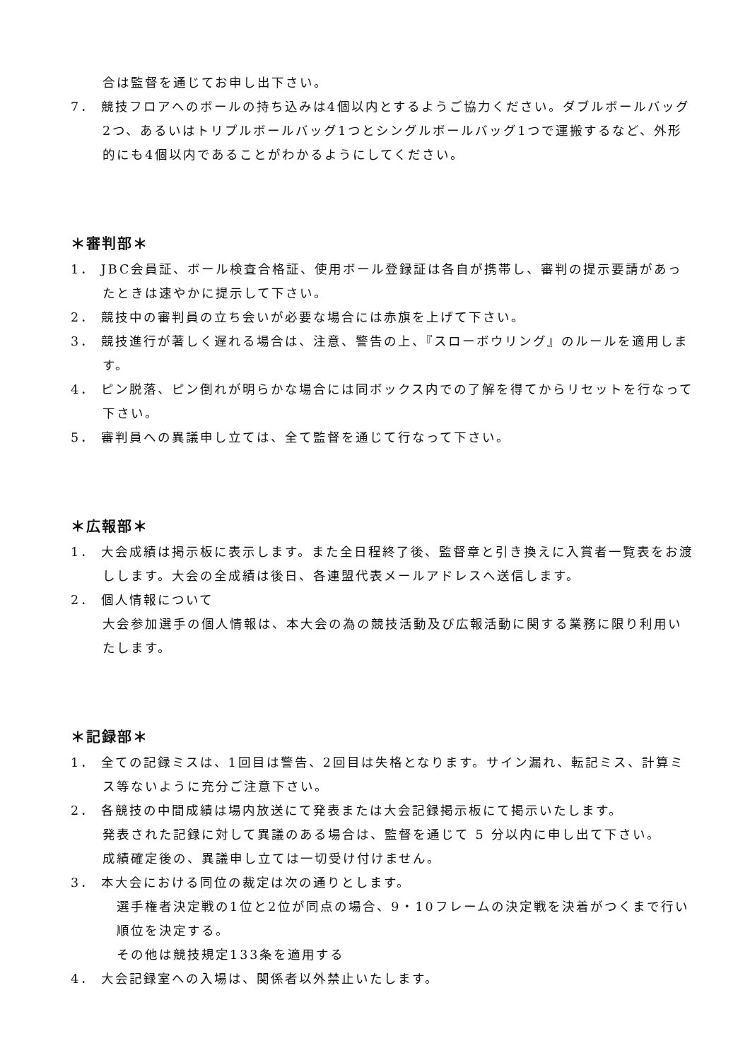合は監督を通じてお申し出下さい。
7． 競技フロアへのボールの持ち込みは4個以内とするようご協力ください。ダブルボールバッグ2つ、あるいはトリプルボールバッグ1つとシングルボールバッグ1つで運搬するなど、外形的にも4個以内であることがわかるようにしてください。
＊審判部＊
1． JBC会員証、ボール検査合格証、使用ボール登録証は各自が携帯し、審判の提示要請があったときは速やかに提示して下さい。
2． 競技中の審判員の立ち会いが必要な場合には赤旗を上げて下さい。
3． 競技進行が著しく遅れる場合は、注意、警告の上、『スローボウリング』のルールを適用します。
4． ピン脱落、ピン倒れが明らかな場合には同ボックス内での了解を得てからリセットを行なって下さい。
5． 審判員への異議申し立ては、全て監督を通じて行なって下さい。
＊広報部＊
1． 大会成績は掲示板に表示します。また全日程終了後、監督章と引き換えに入賞者一覧表をお渡しします。大会の全成績は後日、各連盟代表メールアドレスへ送信します。
2． 個人情報について
大会参加選手の個人情報は、本大会の為の競技活動及び広報活動に関する業務に限り利用いたします。
＊記録部＊
1． 全ての記録ミスは、1回目は警告、2回目は失格となります。サイン漏れ、転記ミス、計算ミス等ないように充分ご注意下さい。
2． 各競技の中間成績は場内放送にて発表または大会記録掲示板にて掲示いたします。
発表された記録に対して異議のある場合は、監督を通じて 5 分以内に申し出て下さい。
成績確定後の、異議申し立ては一切受け付けません。
3． 本大会における同位の裁定は次の通りとします。
選手権者決定戦の1位と2位が同点の場合、9・10フレームの決定戦を決着がつくまで行い順位を決定する。
その他は競技規定133条を適用する
4． 大会記録室への入場は、関係者以外禁止いたします。